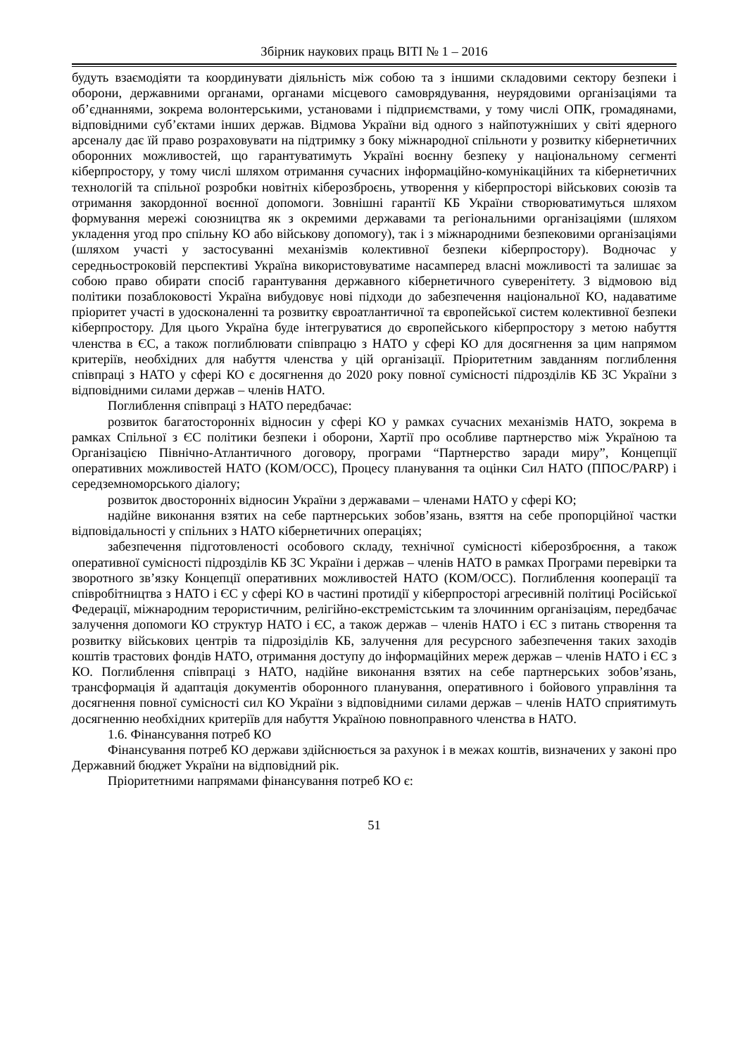Збірник наукових праць ВІТІ № 1 – 2016
будуть взаємодіяти та координувати діяльність між собою та з іншими складовими сектору безпеки і оборони, державними органами, органами місцевого самоврядування, неурядовими організаціями та об’єднаннями, зокрема волонтерськими, установами і підприємствами, у тому числі ОПК, громадянами, відповідними суб’єктами інших держав. Відмова України від одного з найпотужніших у світі ядерного арсеналу дає їй право розраховувати на підтримку з боку міжнародної спільноти у розвитку кібернетичних оборонних можливостей, що гарантуватимуть Україні воєнну безпеку у національному сегменті кіберпростору, у тому числі шляхом отримання сучасних інформаційно-комунікаційних та кібернетичних технологій та спільної розробки новітніх кіберозброєнь, утворення у кіберпросторі військових союзів та отримання закордонної воєнної допомоги. Зовнішні гарантії КБ України створюватимуться шляхом формування мережі союзництва як з окремими державами та регіональними організаціями (шляхом укладення угод про спільну КО або військову допомогу), так і з міжнародними безпековими організаціями (шляхом участі у застосуванні механізмів колективної безпеки кіберпростору). Водночас у середньостроковій перспективі Україна використовуватиме насамперед власні можливості та залишає за собою право обирати спосіб гарантування державного кібернетичного суверенітету. З відмовою від політики позаблоковості Україна вибудовує нові підходи до забезпечення національної КО, надаватиме пріоритет участі в удосконаленні та розвитку євроатлантичної та європейської систем колективної безпеки кіберпростору. Для цього Україна буде інтегруватися до європейського кіберпростору з метою набуття членства в ЄС, а також поглиблювати співпрацю з НАТО у сфері КО для досягнення за цим напрямом критеріїв, необхідних для набуття членства у цій організації. Пріоритетним завданням поглиблення співпраці з НАТО у сфері КО є досягнення до 2020 року повної сумісності підрозділів КБ ЗС України з відповідними силами держав – членів НАТО.
Поглиблення співпраці з НАТО передбачає:
розвиток багатосторонніх відносин у сфері КО у рамках сучасних механізмів НАТО, зокрема в рамках Спільної з ЄС політики безпеки і оборони, Хартії про особливе партнерство між Україною та Організацією Північно-Атлантичного договору, програми “Партнерство заради миру”, Концепції оперативних можливостей НАТО (КОМ/OCC), Процесу планування та оцінки Сил НАТО (ППОС/PARP) і середземноморського діалогу;
розвиток двосторонніх відносин України з державами – членами НАТО у сфері КО;
надійне виконання взятих на себе партнерських зобов’язань, взяття на себе пропорційної частки відповідальності у спільних з НАТО кібернетичних операціях;
забезпечення підготовленості особового складу, технічної сумісності кіберозброєння, а також оперативної сумісності підрозділів КБ ЗС України і держав – членів НАТО в рамках Програми перевірки та зворотного зв’язку Концепції оперативних можливостей НАТО (КОМ/OCC). Поглиблення кооперації та співробітництва з НАТО і ЄС у сфері КО в частині протидії у кіберпросторі агресивній політиці Російської Федерації, міжнародним терористичним, релігійно-екстремістським та злочинним організаціям, передбачає залучення допомоги КО структур НАТО і ЄС, а також держав – членів НАТО і ЄС з питань створення та розвитку військових центрів та підрозіділів КБ, залучення для ресурсного забезпечення таких заходів коштів трастових фондів НАТО, отримання доступу до інформаційних мереж держав – членів НАТО і ЄС з КО. Поглиблення співпраці з НАТО, надійне виконання взятих на себе партнерських зобов’язань, трансформація й адаптація документів оборонного планування, оперативного і бойового управління та досягнення повної сумісності сил КО України з відповідними силами держав – членів НАТО сприятимуть досягненню необхідних критеріїв для набуття Україною повноправного членства в НАТО.
1.6. Фінансування потреб КО
Фінансування потреб КО держави здійснюється за рахунок і в межах коштів, визначених у законі про Державний бюджет України на відповідний рік.
Пріоритетними напрямами фінансування потреб КО є:
51